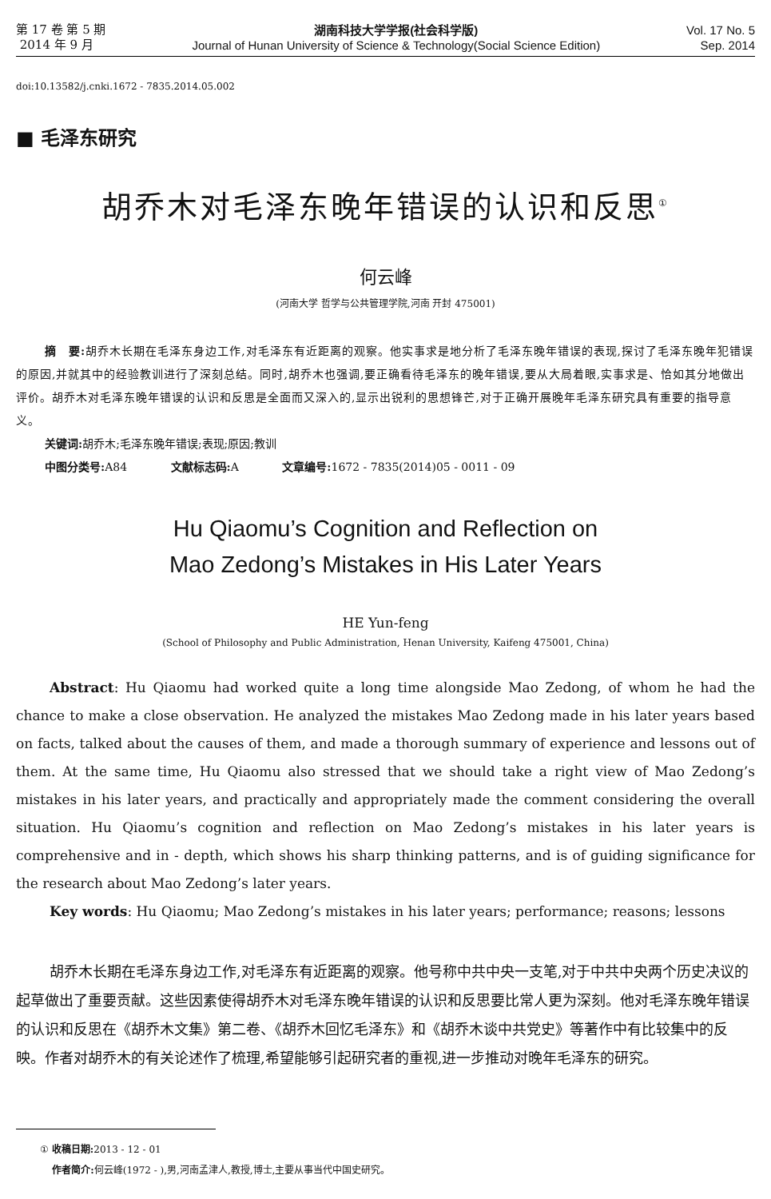第 17 卷 第 5 期
2014 年 9 月
湖南科技大学学报(社会科学版)
Journal of Hunan University of Science & Technology(Social Science Edition)
Vol. 17 No. 5
Sep. 2014
doi:10.13582/j.cnki.1672 - 7835.2014.05.002
■ 毛泽东研究
胡乔木对毛泽东晚年错误的认识和反思<sup>①</sup>
何云峰
(河南大学 哲学与公共管理学院,河南 开封 475001)
摘　要: 胡乔木长期在毛泽东身边工作,对毛泽东有近距离的观察。他实事求是地分析了毛泽东晚年错误的表现,探讨了毛泽东晚年犯错误的原因,并就其中的经验教训进行了深刻总结。同时,胡乔木也强调,要正确看待毛泽东的晚年错误,要从大局着眼,实事求是、恰如其分地做出评价。胡乔木对毛泽东晚年错误的认识和反思是全面而又深入的,显示出锐利的思想锋芒,对于正确开展晚年毛泽东研究具有重要的指导意义。
关键词: 胡乔木;毛泽东晚年错误;表现;原因;教训
中图分类号: A84 文献标志码: A 文章编号: 1672 - 7835(2014)05 - 0011 - 09
Hu Qiaomu’s Cognition and Reflection on
Mao Zedong’s Mistakes in His Later Years
HE Yun-feng
(School of Philosophy and Public Administration, Henan University, Kaifeng 475001, China)
Abstract: Hu Qiaomu had worked quite a long time alongside Mao Zedong, of whom he had the chance to make a close observation. He analyzed the mistakes Mao Zedong made in his later years based on facts, talked about the causes of them, and made a thorough summary of experience and lessons out of them. At the same time, Hu Qiaomu also stressed that we should take a right view of Mao Zedong’s mistakes in his later years, and practically and appropriately made the comment considering the overall situation. Hu Qiaomu’s cognition and reflection on Mao Zedong’s mistakes in his later years is comprehensive and in - depth, which shows his sharp thinking patterns, and is of guiding significance for the research about Mao Zedong’s later years.
Key words: Hu Qiaomu; Mao Zedong’s mistakes in his later years; performance; reasons; lessons
胡乔木长期在毛泽东身边工作,对毛泽东有近距离的观察。他号称中共中央一支笔,对于中共中央两个历史决议的起草做出了重要贡献。这些因素使得胡乔木对毛泽东晚年错误的认识和反思要比常人更为深刻。他对毛泽东晚年错误的认识和反思在《胡乔木文集》第二卷、《胡乔木回忆毛泽东》和《胡乔木谈中共党史》等著作中有比较集中的反映。作者对胡乔木的有关论述作了梳理,希望能够引起研究者的重视,进一步推动对晚年毛泽东的研究。
① 收稿日期: 2013 - 12 - 01
作者简介: 何云峰(1972 - ),男,河南孟津人,教授,博士,主要从事当代中国史研究。